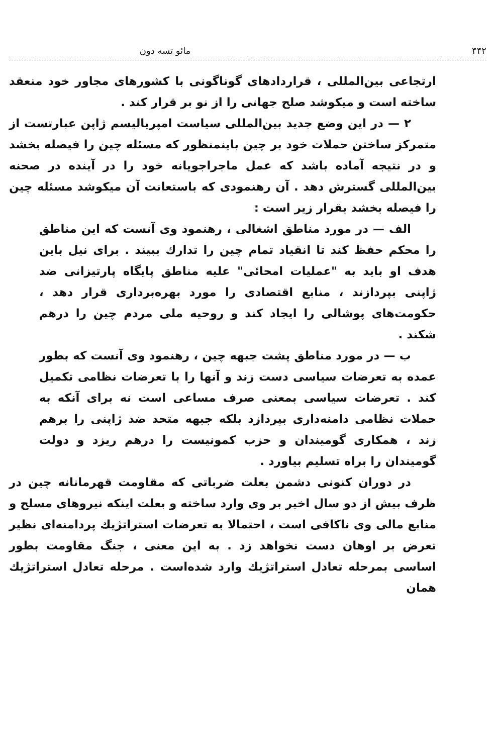۴۴۲ مائو تسه دون
ارتجاعی بین‌المللی ، قراردادهای گوناگونی با کشورهای مجاور خود منعقد ساخته است و میکوشد صلح جهانی را از نو بر قرار کند .
۲ — در این وضع جدید بین‌المللی سیاست امپریالیسم ژاپن عبارتست از متمرکز ساختن حملات خود بر چین باینمنظور که مسئله چین را فیصله بخشد و در نتیجه آماده باشد که عمل ماجراجویانه خود را در آینده در صحنه بین‌المللی گسترش دهد . آن رهنمودی که باستعانت آن میکوشد مسئله چین را فیصله بخشد بقرار زیر است :
الف — در مورد مناطق اشغالی ، رهنمود وی آنست که این مناطق را محکم حفظ کند تا انقیاد تمام چین را تدارك ببیند . برای نیل باین هدف او باید به "عملیات امحائی" علیه مناطق پایگاه پارتیزانی ضد ژاپنی بپردازند ، منابع اقتصادی را مورد بهره‌برداری قرار دهد ، حکومت‌های پوشالی را ایجاد کند و روحیه ملی مردم چین را درهم شکند .
ب — در مورد مناطق پشت جبهه چین ، رهنمود وی آنست که بطور عمده به تعرضات سیاسی دست زند و آنها را با تعرضات نظامی تکمیل کند . تعرضات سیاسی بمعنی صرف مساعی است نه برای آنکه به حملات نظامی دامنه‌داری بپردازد بلکه جبهه متحد ضد ژاپنی را برهم زند ، همکاری گومیندان و حزب کمونیست را درهم ریزد و دولت گومیندان را براه تسلیم بیاورد .
در دوران کنونی دشمن بعلت ضرباتی که مقاومت قهرمانانه چین در ظرف بیش از دو سال اخیر بر وی وارد ساخته و بعلت اینکه نیروهای مسلح و منابع مالی وی ناکافی است ، احتمالا به تعرضات استراتژیك پردامنه‌ای نظیر تعرض بر اوهان دست نخواهد زد . به این معنی ، جنگ مقاومت بطور اساسی بمرحله تعادل استراتژیك وارد شده‌است . مرحله تعادل استراتژیك همان